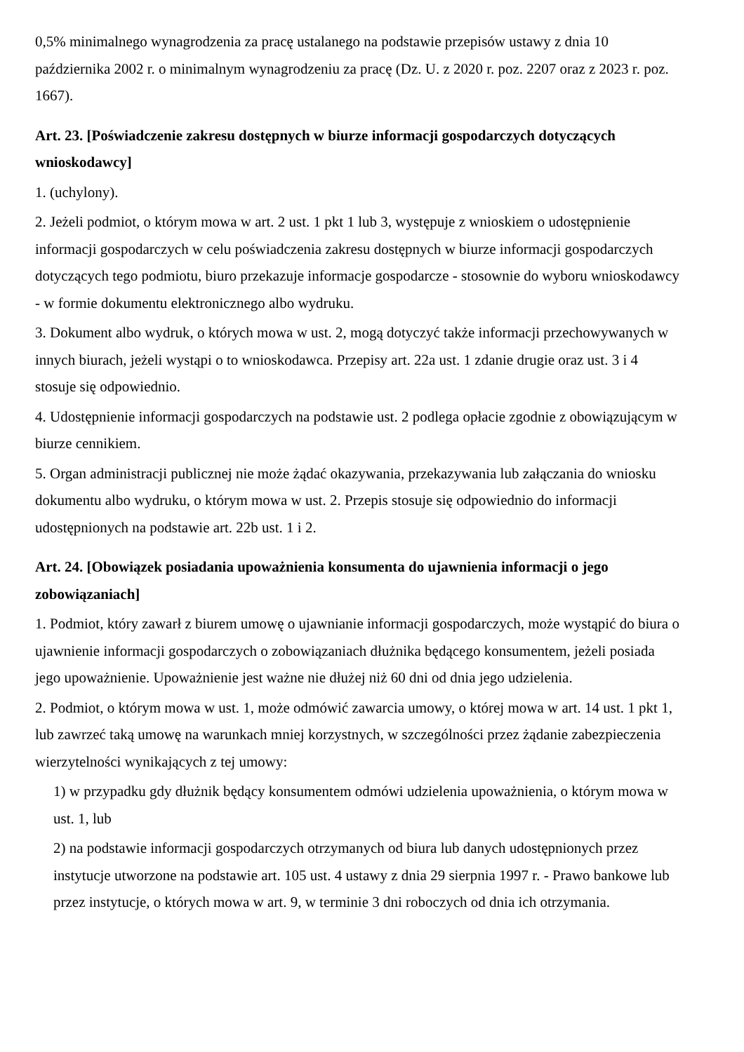0,5% minimalnego wynagrodzenia za pracę ustalanego na podstawie przepisów ustawy z dnia 10 października 2002 r. o minimalnym wynagrodzeniu za pracę (Dz. U. z 2020 r. poz. 2207 oraz z 2023 r. poz. 1667).
Art. 23. [Poświadczenie zakresu dostępnych w biurze informacji gospodarczych dotyczących wnioskodawcy]
1. (uchylony).
2. Jeżeli podmiot, o którym mowa w art. 2 ust. 1 pkt 1 lub 3, występuje z wnioskiem o udostępnienie informacji gospodarczych w celu poświadczenia zakresu dostępnych w biurze informacji gospodarczych dotyczących tego podmiotu, biuro przekazuje informacje gospodarcze - stosownie do wyboru wnioskodawcy - w formie dokumentu elektronicznego albo wydruku.
3. Dokument albo wydruk, o których mowa w ust. 2, mogą dotyczyć także informacji przechowywanych w innych biurach, jeżeli wystąpi o to wnioskodawca. Przepisy art. 22a ust. 1 zdanie drugie oraz ust. 3 i 4 stosuje się odpowiednio.
4. Udostępnienie informacji gospodarczych na podstawie ust. 2 podlega opłacie zgodnie z obowiązującym w biurze cennikiem.
5. Organ administracji publicznej nie może żądać okazywania, przekazywania lub załączania do wniosku dokumentu albo wydruku, o którym mowa w ust. 2. Przepis stosuje się odpowiednio do informacji udostępnionych na podstawie art. 22b ust. 1 i 2.
Art. 24. [Obowiązek posiadania upoważnienia konsumenta do ujawnienia informacji o jego zobowiązaniach]
1. Podmiot, który zawarł z biurem umowę o ujawnianie informacji gospodarczych, może wystąpić do biura o ujawnienie informacji gospodarczych o zobowiązaniach dłużnika będącego konsumentem, jeżeli posiada jego upoważnienie. Upoważnienie jest ważne nie dłużej niż 60 dni od dnia jego udzielenia.
2. Podmiot, o którym mowa w ust. 1, może odmówić zawarcia umowy, o której mowa w art. 14 ust. 1 pkt 1, lub zawrzeć taką umowę na warunkach mniej korzystnych, w szczególności przez żądanie zabezpieczenia wierzytelności wynikających z tej umowy:
1) w przypadku gdy dłużnik będący konsumentem odmówi udzielenia upoważnienia, o którym mowa w ust. 1, lub
2) na podstawie informacji gospodarczych otrzymanych od biura lub danych udostępnionych przez instytucje utworzone na podstawie art. 105 ust. 4 ustawy z dnia 29 sierpnia 1997 r. - Prawo bankowe lub przez instytucje, o których mowa w art. 9, w terminie 3 dni roboczych od dnia ich otrzymania.